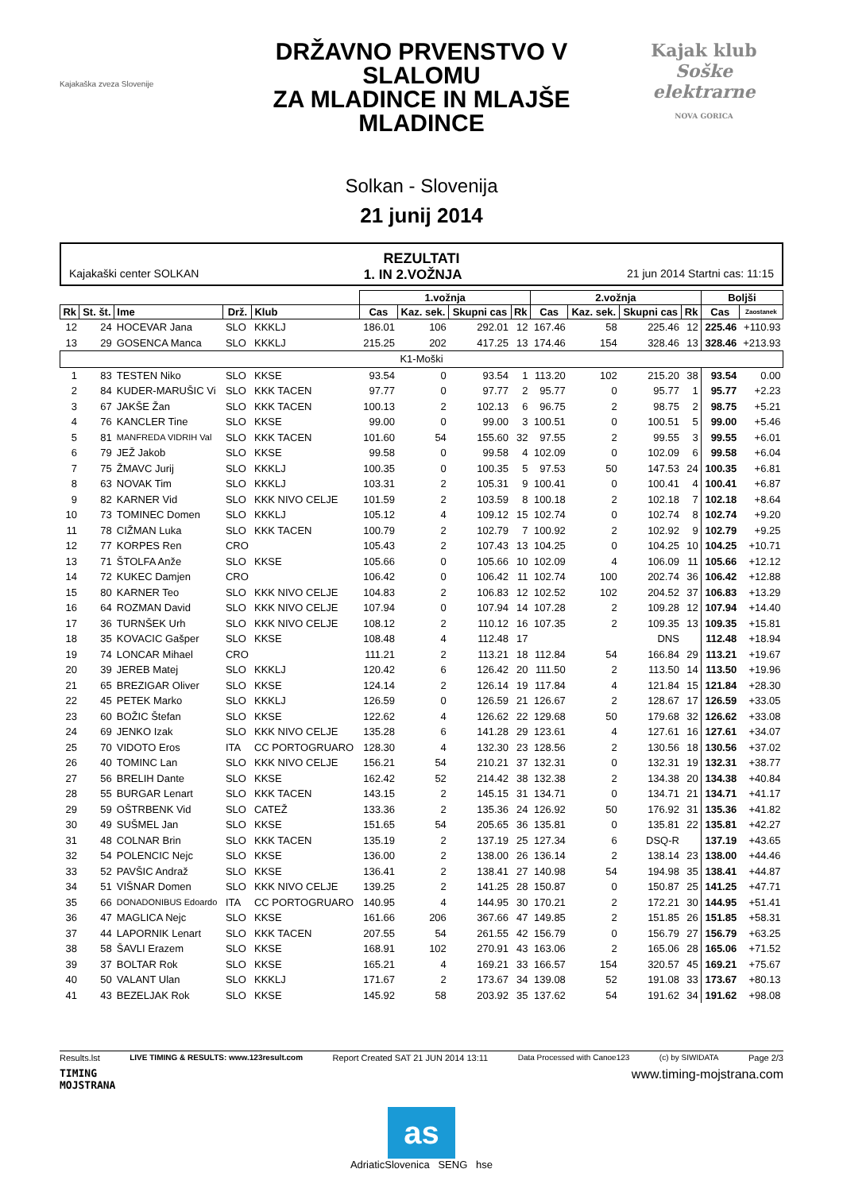Kajakaška zveza Slovenije
DRŽAVNO PRVENSTVO V SLALOMU
ZA MLADINCE IN MLAJŠE MLADINCE
Solkan - Slovenija
21 junij 2014
Kajak klub
Soške elektrarne
NOVA GORICA
REZULTATI
Kajakaški center SOLKAN 1. IN 2.VOŽNJA 21 jun 2014 Startni cas: 11:15
| | | | | | 1.vožnja | | | | 2.vožnja | | | | Boljši | |
| --- | --- | --- | --- | --- | --- | --- | --- | --- | --- | --- | --- | --- | --- | --- |
| Rk | St. št. | Ime | Drž. | Klub | Cas | Kaz. sek. | Skupni cas | Rk | Cas | Kaz. sek. | Skupni cas | Rk | Cas | Zaostanek |
| 12 | 24 | HOCEVAR Jana | SLO | KKKLJ | 186.01 | 106 | 292.01 | 12 | 167.46 | 58 | 225.46 | 12 | 225.46 | +110.93 |
| 13 | 29 | GOSENCA Manca | SLO | KKKLJ | 215.25 | 202 | 417.25 | 13 | 174.46 | 154 | 328.46 | 13 | 328.46 | +213.93 |
| K1-Moški | | | | | | | | | | | | | | |
| 1 | 83 | TESTEN Niko | SLO | KKSE | 93.54 | 0 | 93.54 | 1 | 113.20 | 102 | 215.20 | 38 | 93.54 | 0.00 |
| 2 | 84 | KUDER-MARUŠIC Vi | SLO | KKK TACEN | 97.77 | 0 | 97.77 | 2 | 95.77 | 0 | 95.77 | 1 | 95.77 | +2.23 |
| 3 | 67 | JAKŠE Žan | SLO | KKK TACEN | 100.13 | 2 | 102.13 | 6 | 96.75 | 2 | 98.75 | 2 | 98.75 | +5.21 |
| 4 | 76 | KANCLER Tine | SLO | KKSE | 99.00 | 0 | 99.00 | 3 | 100.51 | 0 | 100.51 | 5 | 99.00 | +5.46 |
| 5 | 81 | MANFREDA VIDRIH Val | SLO | KKK TACEN | 101.60 | 54 | 155.60 | 32 | 97.55 | 2 | 99.55 | 3 | 99.55 | +6.01 |
| 6 | 79 | JEŽ Jakob | SLO | KKSE | 99.58 | 0 | 99.58 | 4 | 102.09 | 0 | 102.09 | 6 | 99.58 | +6.04 |
| 7 | 75 | ŽMAVC Jurij | SLO | KKKLJ | 100.35 | 0 | 100.35 | 5 | 97.53 | 50 | 147.53 | 24 | 100.35 | +6.81 |
| 8 | 63 | NOVAK Tim | SLO | KKKLJ | 103.31 | 2 | 105.31 | 9 | 100.41 | 0 | 100.41 | 4 | 100.41 | +6.87 |
| 9 | 82 | KARNER Vid | SLO | KKK NIVO CELJE | 101.59 | 2 | 103.59 | 8 | 100.18 | 2 | 102.18 | 7 | 102.18 | +8.64 |
| 10 | 73 | TOMINEC Domen | SLO | KKKLJ | 105.12 | 4 | 109.12 | 15 | 102.74 | 0 | 102.74 | 8 | 102.74 | +9.20 |
| 11 | 78 | CIŽMAN Luka | SLO | KKK TACEN | 100.79 | 2 | 102.79 | 7 | 100.92 | 2 | 102.92 | 9 | 102.79 | +9.25 |
| 12 | 77 | KORPES Ren | CRO | | 105.43 | 2 | 107.43 | 13 | 104.25 | 0 | 104.25 | 10 | 104.25 | +10.71 |
| 13 | 71 | ŠTOLFA Anže | SLO | KKSE | 105.66 | 0 | 105.66 | 10 | 102.09 | 4 | 106.09 | 11 | 105.66 | +12.12 |
| 14 | 72 | KUKEC Damjen | CRO | | 106.42 | 0 | 106.42 | 11 | 102.74 | 100 | 202.74 | 36 | 106.42 | +12.88 |
| 15 | 80 | KARNER Teo | SLO | KKK NIVO CELJE | 104.83 | 2 | 106.83 | 12 | 102.52 | 102 | 204.52 | 37 | 106.83 | +13.29 |
| 16 | 64 | ROZMAN David | SLO | KKK NIVO CELJE | 107.94 | 0 | 107.94 | 14 | 107.28 | 2 | 109.28 | 12 | 107.94 | +14.40 |
| 17 | 36 | TURNŠEK Urh | SLO | KKK NIVO CELJE | 108.12 | 2 | 110.12 | 16 | 107.35 | 2 | 109.35 | 13 | 109.35 | +15.81 |
| 18 | 35 | KOVACIC Gašper | SLO | KKSE | 108.48 | 4 | 112.48 | 17 | | | DNS | | 112.48 | +18.94 |
| 19 | 74 | LONCAR Mihael | CRO | | 111.21 | 2 | 113.21 | 18 | 112.84 | 54 | 166.84 | 29 | 113.21 | +19.67 |
| 20 | 39 | JEREB Matej | SLO | KKKLJ | 120.42 | 6 | 126.42 | 20 | 111.50 | 2 | 113.50 | 14 | 113.50 | +19.96 |
| 21 | 65 | BREZIGAR Oliver | SLO | KKSE | 124.14 | 2 | 126.14 | 19 | 117.84 | 4 | 121.84 | 15 | 121.84 | +28.30 |
| 22 | 45 | PETEK Marko | SLO | KKKLJ | 126.59 | 0 | 126.59 | 21 | 126.67 | 2 | 128.67 | 17 | 126.59 | +33.05 |
| 23 | 60 | BOŽIC Štefan | SLO | KKSE | 122.62 | 4 | 126.62 | 22 | 129.68 | 50 | 179.68 | 32 | 126.62 | +33.08 |
| 24 | 69 | JENKO Izak | SLO | KKK NIVO CELJE | 135.28 | 6 | 141.28 | 29 | 123.61 | 4 | 127.61 | 16 | 127.61 | +34.07 |
| 25 | 70 | VIDOTO Eros | ITA | CC PORTOGRUARO | 128.30 | 4 | 132.30 | 23 | 128.56 | 2 | 130.56 | 18 | 130.56 | +37.02 |
| 26 | 40 | TOMINC Lan | SLO | KKK NIVO CELJE | 156.21 | 54 | 210.21 | 37 | 132.31 | 0 | 132.31 | 19 | 132.31 | +38.77 |
| 27 | 56 | BRELIH Dante | SLO | KKSE | 162.42 | 52 | 214.42 | 38 | 132.38 | 2 | 134.38 | 20 | 134.38 | +40.84 |
| 28 | 55 | BURGAR Lenart | SLO | KKK TACEN | 143.15 | 2 | 145.15 | 31 | 134.71 | 0 | 134.71 | 21 | 134.71 | +41.17 |
| 29 | 59 | OŠTRBENK Vid | SLO | CATEŽ | 133.36 | 2 | 135.36 | 24 | 126.92 | 50 | 176.92 | 31 | 135.36 | +41.82 |
| 30 | 49 | SUŠMEL Jan | SLO | KKSE | 151.65 | 54 | 205.65 | 36 | 135.81 | 0 | 135.81 | 22 | 135.81 | +42.27 |
| 31 | 48 | COLNAR Brin | SLO | KKK TACEN | 135.19 | 2 | 137.19 | 25 | 127.34 | 6 | DSQ-R | | 137.19 | +43.65 |
| 32 | 54 | POLENCIC Nejc | SLO | KKSE | 136.00 | 2 | 138.00 | 26 | 136.14 | 2 | 138.14 | 23 | 138.00 | +44.46 |
| 33 | 52 | PAVŠIC Andraž | SLO | KKSE | 136.41 | 2 | 138.41 | 27 | 140.98 | 54 | 194.98 | 35 | 138.41 | +44.87 |
| 34 | 51 | VIŠNAR Domen | SLO | KKK NIVO CELJE | 139.25 | 2 | 141.25 | 28 | 150.87 | 0 | 150.87 | 25 | 141.25 | +47.71 |
| 35 | 66 | DONADONIBUS Edoardo | ITA | CC PORTOGRUARO | 140.95 | 4 | 144.95 | 30 | 170.21 | 2 | 172.21 | 30 | 144.95 | +51.41 |
| 36 | 47 | MAGLICA Nejc | SLO | KKSE | 161.66 | 206 | 367.66 | 47 | 149.85 | 2 | 151.85 | 26 | 151.85 | +58.31 |
| 37 | 44 | LAPORNIK Lenart | SLO | KKK TACEN | 207.55 | 54 | 261.55 | 42 | 156.79 | 0 | 156.79 | 27 | 156.79 | +63.25 |
| 38 | 58 | ŠAVLI Erazem | SLO | KKSE | 168.91 | 102 | 270.91 | 43 | 163.06 | 2 | 165.06 | 28 | 165.06 | +71.52 |
| 39 | 37 | BOLTAR Rok | SLO | KKSE | 165.21 | 4 | 169.21 | 33 | 166.57 | 154 | 320.57 | 45 | 169.21 | +75.67 |
| 40 | 50 | VALANT Ulan | SLO | KKKLJ | 171.67 | 2 | 173.67 | 34 | 139.08 | 52 | 191.08 | 33 | 173.67 | +80.13 |
| 41 | 43 | BEZELJAK Rok | SLO | KKSE | 145.92 | 58 | 203.92 | 35 | 137.62 | 54 | 191.62 | 34 | 191.62 | +98.08 |
Results.lst LIVE TIMING & RESULTS: www.123result.com Report Created SAT 21 JUN 2014 13:11 Data Processed with Canoe123 (c) by SIWIDATA Page 2/3
TIMING
MOJSTRANA www.timing-mojstrana.com
as
AdriaticSlovenica SENG hse